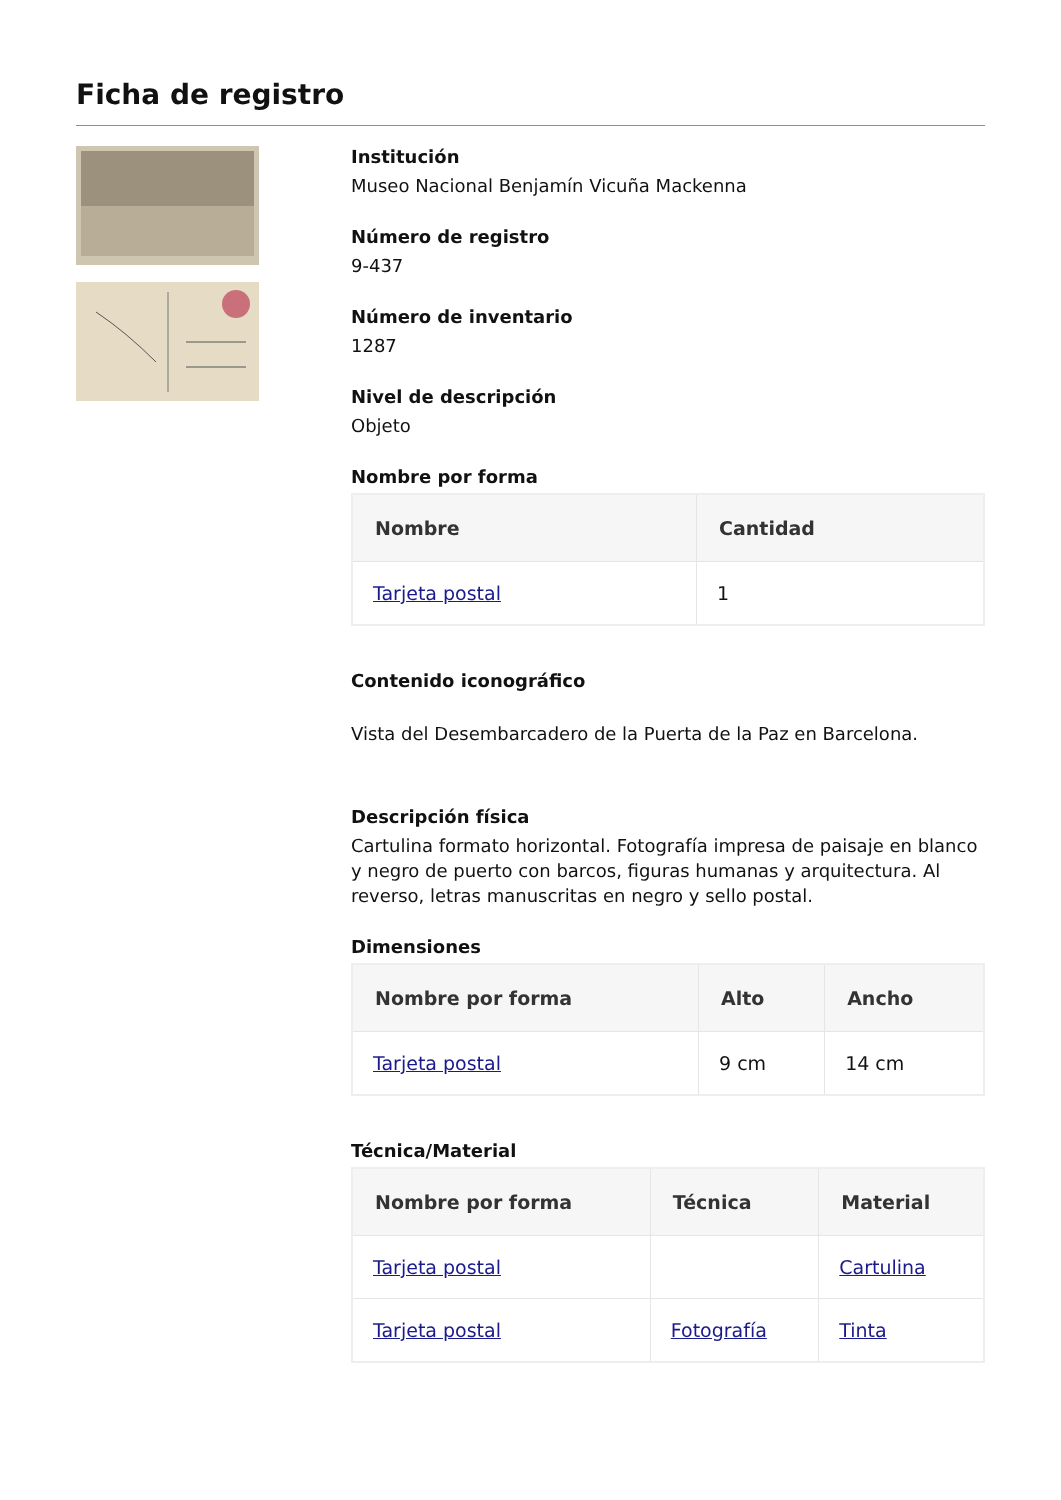Ficha de registro
Institución
Museo Nacional Benjamín Vicuña Mackenna
Número de registro
9-437
Número de inventario
1287
Nivel de descripción
Objeto
Nombre por forma
| Nombre | Cantidad |
| --- | --- |
| Tarjeta postal | 1 |
Contenido iconográfico
Vista del Desembarcadero de la Puerta de la Paz en Barcelona.
Descripción física
Cartulina formato horizontal. Fotografía impresa de paisaje en blanco y negro de puerto con barcos, figuras humanas y arquitectura. Al reverso, letras manuscritas en negro y sello postal.
Dimensiones
| Nombre por forma | Alto | Ancho |
| --- | --- | --- |
| Tarjeta postal | 9 cm | 14 cm |
Técnica/Material
| Nombre por forma | Técnica | Material |
| --- | --- | --- |
| Tarjeta postal | | Cartulina |
| Tarjeta postal | Fotografía | Tinta |